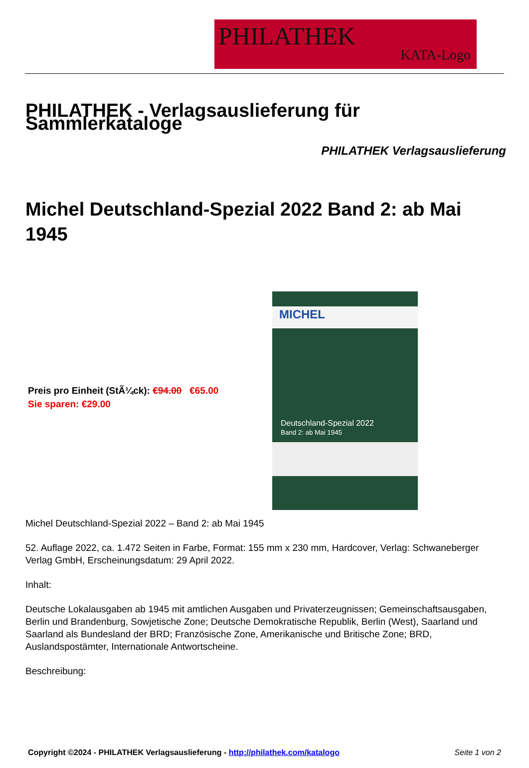PHILATHEK
KATA-Logo
PHILATHEK - Verlagsauslieferung für Sammlerkataloge
PHILATHEK Verlagsauslieferung
Michel Deutschland-Spezial 2022 Band 2: ab Mai 1945
Preis pro Einheit (StÃ¼ck): €94.00 €65.00
Sie sparen: €29.00
MICHEL
Deutschland-Spezial 2022
Band 2: ab Mai 1945
Michel Deutschland-Spezial 2022 – Band 2: ab Mai 1945
52. Auflage 2022, ca. 1.472 Seiten in Farbe, Format: 155 mm x 230 mm, Hardcover, Verlag: Schwaneberger Verlag GmbH, Erscheinungsdatum: 29 April 2022.
Inhalt:
Deutsche Lokalausgaben ab 1945 mit amtlichen Ausgaben und Privaterzeugnissen; Gemeinschaftsausgaben, Berlin und Brandenburg, Sowjetische Zone; Deutsche Demokratische Republik, Berlin (West), Saarland und Saarland als Bundesland der BRD; Französische Zone, Amerikanische und Britische Zone; BRD, Auslandspostämter, Internationale Antwortscheine.
Beschreibung:
Copyright ©2024 - PHILATHEK Verlagsauslieferung - http://philathek.com/katalogo Seite 1 von 2